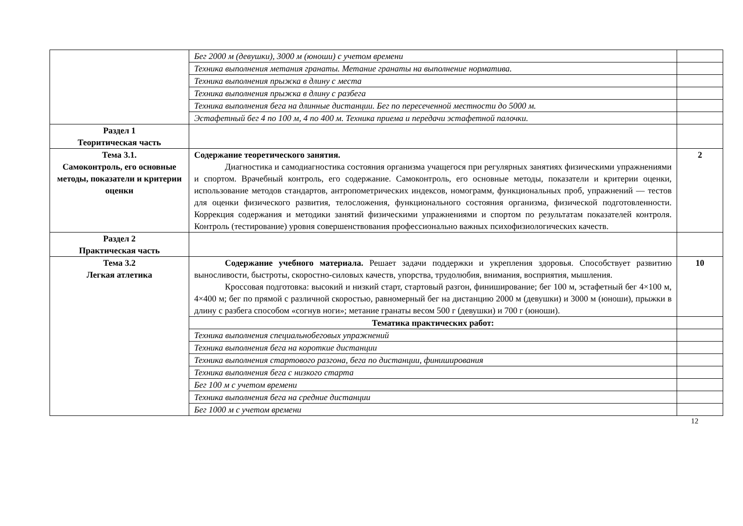| | Бег 2000 м (девушки), 3000 м (юноши) с учетом времени | |
| | Техника выполнения метания гранаты. Метание гранаты на выполнение норматива. | |
| | Техника выполнения прыжка в длину с места | |
| | Техника выполнения прыжка в длину с разбега | |
| | Техника выполнения бега на длинные дистанции. Бег по пересеченной местности до 5000 м. | |
| | Эстафетный бег 4 по 100 м, 4 по 400 м. Техника приема и передачи эстафетной палочки. | |
| Раздел 1 Теоритическая часть | | |
| Тема 3.1. Самоконтроль, его основные методы, показатели и критерии оценки | Содержание теоретического занятия. Диагностика и самодиагностика состояния организма учащегося при регулярных занятиях физическими упражнениями и спортом. Врачебный контроль, его содержание. Самоконтроль, его основные методы, показатели и критерии оценки, использование методов стандартов, антропометрических индексов, номограмм, функциональных проб, упражнений — тестов для оценки физического развития, телосложения, функционального состояния организма, физической подготовленности. Коррекция содержания и методики занятий физическими упражнениями и спортом по результатам показателей контроля. Контроль (тестирование) уровня совершенствования профессионально важных психофизиологических качеств. | 2 |
| Раздел 2 Практическая часть | | |
| Тема 3.2 Легкая атлетика | Содержание учебного материала. Решает задачи поддержки и укрепления здоровья. Способствует развитию выносливости, быстроты, скоростно-силовых качеств, упорства, трудолюбия, внимания, восприятия, мышления. Кроссовая подготовка: высокий и низкий старт, стартовый разгон, финиширование; бег 100 м, эстафетный бег 4×100 м, 4×400 м; бег по прямой с различной скоростью, равномерный бег на дистанцию 2000 м (девушки) и 3000 м (юноши), прыжки в длину с разбега способом «согнув ноги»; метание гранаты весом 500 г (девушки) и 700 г (юноши). | 10 |
| | Тематика практических работ: | |
| | Техника выполнения специальнобеговых упражнений | |
| | Техника выполнения бега на короткие дистанции | |
| | Техника выполнения стартового разгона, бега по дистанции, финиширования | |
| | Техника выполнения бега с низкого старта | |
| | Бег 100 м с учетом времени | |
| | Техника выполнения бега на средние дистанции | |
| | Бег 1000 м с учетом времени | |
12